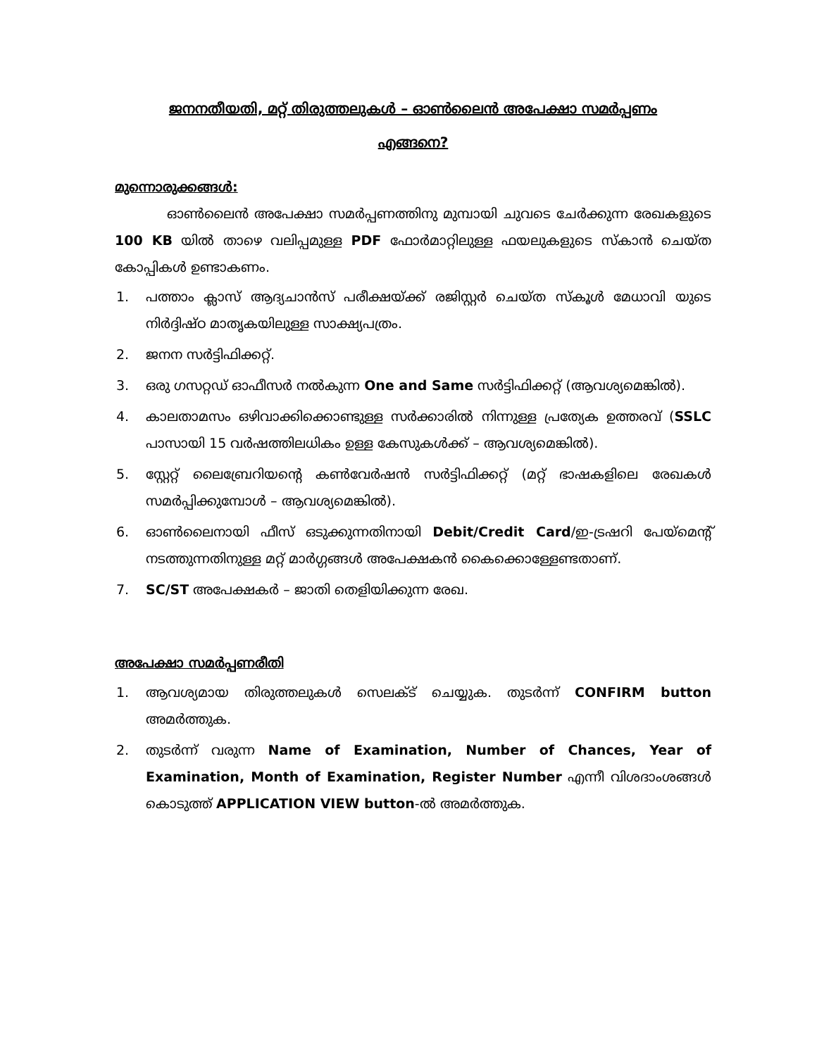ജനനതീയതി, മറ്റ് തിരുത്തലുകൾ – ഓൺലൈൻ അപേക്ഷാ സമർപ്പണം
എങ്ങനെ?
മുന്നൊരുക്കങ്ങൾ:
ഓൺലൈൻ അപേക്ഷാ സമർപ്പണത്തിനു മുമ്പായി ചുവടെ ചേർക്കുന്ന രേഖകളുടെ 100 KB യിൽ താഴെ വലിപ്പമുള്ള PDF ഫോർമാറ്റിലുള്ള ഫയലുകളുടെ സ്കാൻ ചെയ്ത കോപ്പികൾ ഉണ്ടാകണം.
1. പത്താം ക്ലാസ് ആദ്യചാൻസ് പരീക്ഷയ്ക്ക് രജിസ്റ്റർ ചെയ്ത സ്കൂൾ മേധാവി യുടെ നിർദ്ദിഷ്ഠ മാതൃകയിലുള്ള സാക്ഷ്യപത്രം.
2. ജനന സർട്ടിഫിക്കറ്റ്.
3. ഒരു ഗസറ്റഡ് ഓഫീസർ നൽകുന്ന One and Same സർട്ടിഫിക്കറ്റ് (ആവശ്യമെങ്കിൽ).
4. കാലതാമസം ഒഴിവാക്കിക്കൊണ്ടുള്ള സർക്കാരിൽ നിന്നുള്ള പ്രത്യേക ഉത്തരവ് (SSLC പാസായി 15 വർഷത്തിലധികം ഉള്ള കേസുകൾക്ക് – ആവശ്യമെങ്കിൽ).
5. സ്റ്റേറ്റ് ലൈബ്രേറിയന്റെ കൺവേർഷൻ സർട്ടിഫിക്കറ്റ് (മറ്റ് ഭാഷകളിലെ രേഖകൾ സമർപ്പിക്കുമ്പോൾ – ആവശ്യമെങ്കിൽ).
6. ഓൺലൈനായി ഫീസ് ഒടുക്കുന്നതിനായി Debit/Credit Card/ഇ-ട്രഷറി പേയ്മെന്റ് നടത്തുന്നതിനുള്ള മറ്റ് മാർഗ്ഗങ്ങൾ അപേക്ഷകൻ കൈക്കൊള്ളേണ്ടതാണ്.
7. SC/ST അപേക്ഷകർ – ജാതി തെളിയിക്കുന്ന രേഖ.
അപേക്ഷാ സമർപ്പണരീതി
1. ആവശ്യമായ തിരുത്തലുകൾ സെലക്ട് ചെയ്യുക. തുടർന്ന് CONFIRM button അമർത്തുക.
2. തുടർന്ന് വരുന്ന Name of Examination, Number of Chances, Year of Examination, Month of Examination, Register Number എന്നീ വിശദാംശങ്ങൾ കൊടുത്ത് APPLICATION VIEW button-ൽ അമർത്തുക.